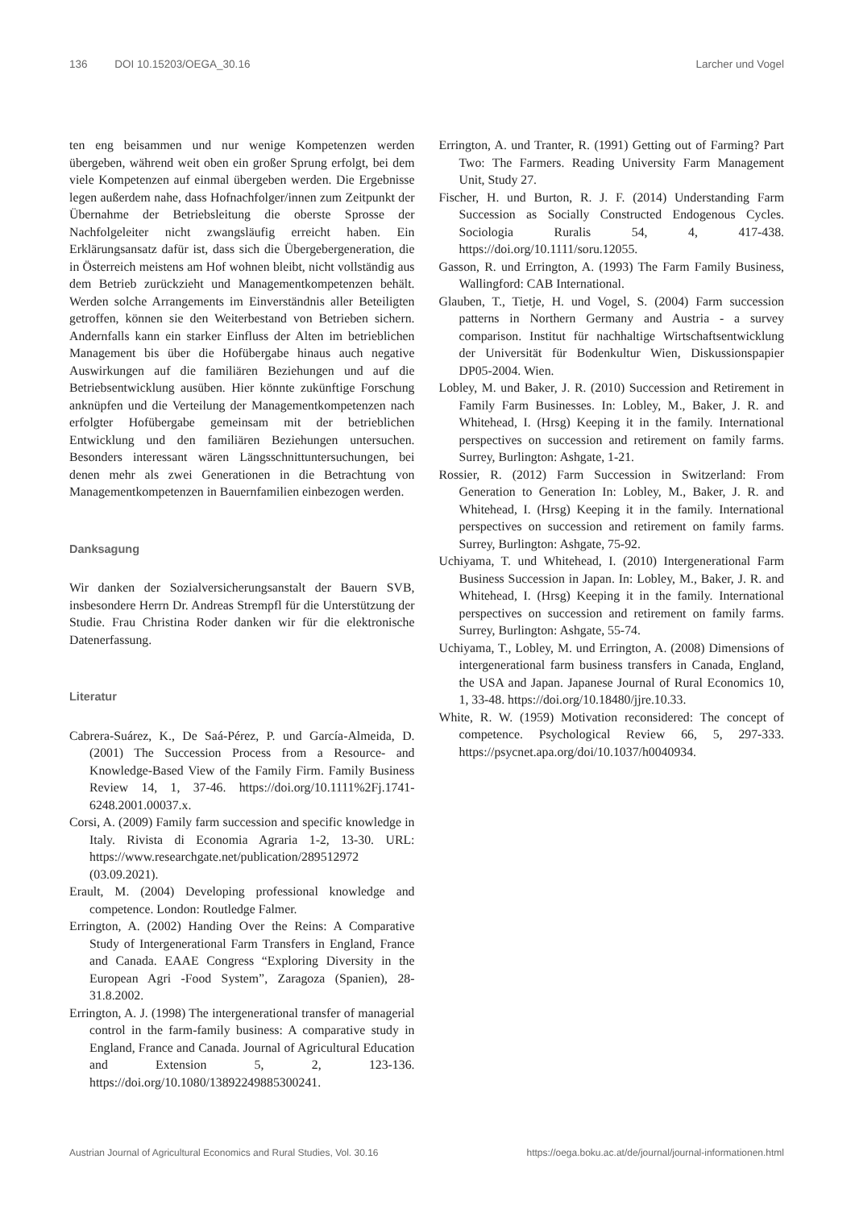136 DOI 10.15203/OEGA_30.16 Larcher und Vogel
ten eng beisammen und nur wenige Kompetenzen werden übergeben, während weit oben ein großer Sprung erfolgt, bei dem viele Kompetenzen auf einmal übergeben werden. Die Ergebnisse legen außerdem nahe, dass Hofnachfolger/innen zum Zeitpunkt der Übernahme der Betriebsleitung die oberste Sprosse der Nachfolgeleiter nicht zwangsläufig erreicht haben. Ein Erklärungsansatz dafür ist, dass sich die Übergebergeneration, die in Österreich meistens am Hof wohnen bleibt, nicht vollständig aus dem Betrieb zurückzieht und Managementkompetenzen behält. Werden solche Arrangements im Einverständnis aller Beteiligten getroffen, können sie den Weiterbestand von Betrieben sichern. Andernfalls kann ein starker Einfluss der Alten im betrieblichen Management bis über die Hofübergabe hinaus auch negative Auswirkungen auf die familiären Beziehungen und auf die Betriebsentwicklung ausüben. Hier könnte zukünftige Forschung anknüpfen und die Verteilung der Managementkompetenzen nach erfolgter Hofübergabe gemeinsam mit der betrieblichen Entwicklung und den familiären Beziehungen untersuchen. Besonders interessant wären Längsschnittuntersuchungen, bei denen mehr als zwei Generationen in die Betrachtung von Managementkompetenzen in Bauernfamilien einbezogen werden.
Danksagung
Wir danken der Sozialversicherungsanstalt der Bauern SVB, insbesondere Herrn Dr. Andreas Strempfl für die Unterstützung der Studie. Frau Christina Roder danken wir für die elektronische Datenerfassung.
Literatur
Cabrera-Suárez, K., De Saá-Pérez, P. und García-Almeida, D. (2001) The Succession Process from a Resource- and Knowledge-Based View of the Family Firm. Family Business Review 14, 1, 37-46. https://doi.org/10.1111%2Fj.1741-6248.2001.00037.x.
Corsi, A. (2009) Family farm succession and specific knowledge in Italy. Rivista di Economia Agraria 1-2, 13-30. URL: https://www.researchgate.net/publication/289512972 (03.09.2021).
Erault, M. (2004) Developing professional knowledge and competence. London: Routledge Falmer.
Errington, A. (2002) Handing Over the Reins: A Comparative Study of Intergenerational Farm Transfers in England, France and Canada. EAAE Congress “Exploring Diversity in the European Agri -Food System”, Zaragoza (Spanien), 28-31.8.2002.
Errington, A. J. (1998) The intergenerational transfer of managerial control in the farm-family business: A comparative study in England, France and Canada. Journal of Agricultural Education and Extension 5, 2, 123-136. https://doi.org/10.1080/13892249885300241.
Errington, A. und Tranter, R. (1991) Getting out of Farming? Part Two: The Farmers. Reading University Farm Management Unit, Study 27.
Fischer, H. und Burton, R. J. F. (2014) Understanding Farm Succession as Socially Constructed Endogenous Cycles. Sociologia Ruralis 54, 4, 417-438. https://doi.org/10.1111/soru.12055.
Gasson, R. und Errington, A. (1993) The Farm Family Business, Wallingford: CAB International.
Glauben, T., Tietje, H. und Vogel, S. (2004) Farm succession patterns in Northern Germany and Austria - a survey comparison. Institut für nachhaltige Wirtschaftsentwicklung der Universität für Bodenkultur Wien, Diskussionspapier DP05-2004. Wien.
Lobley, M. und Baker, J. R. (2010) Succession and Retirement in Family Farm Businesses. In: Lobley, M., Baker, J. R. and Whitehead, I. (Hrsg) Keeping it in the family. International perspectives on succession and retirement on family farms. Surrey, Burlington: Ashgate, 1-21.
Rossier, R. (2012) Farm Succession in Switzerland: From Generation to Generation In: Lobley, M., Baker, J. R. and Whitehead, I. (Hrsg) Keeping it in the family. International perspectives on succession and retirement on family farms. Surrey, Burlington: Ashgate, 75-92.
Uchiyama, T. und Whitehead, I. (2010) Intergenerational Farm Business Succession in Japan. In: Lobley, M., Baker, J. R. and Whitehead, I. (Hrsg) Keeping it in the family. International perspectives on succession and retirement on family farms. Surrey, Burlington: Ashgate, 55-74.
Uchiyama, T., Lobley, M. und Errington, A. (2008) Dimensions of intergenerational farm business transfers in Canada, England, the USA and Japan. Japanese Journal of Rural Economics 10, 1, 33-48. https://doi.org/10.18480/jjre.10.33.
White, R. W. (1959) Motivation reconsidered: The concept of competence. Psychological Review 66, 5, 297-333. https://psycnet.apa.org/doi/10.1037/h0040934.
Austrian Journal of Agricultural Economics and Rural Studies, Vol. 30.16 https://oega.boku.ac.at/de/journal/journal-informationen.html